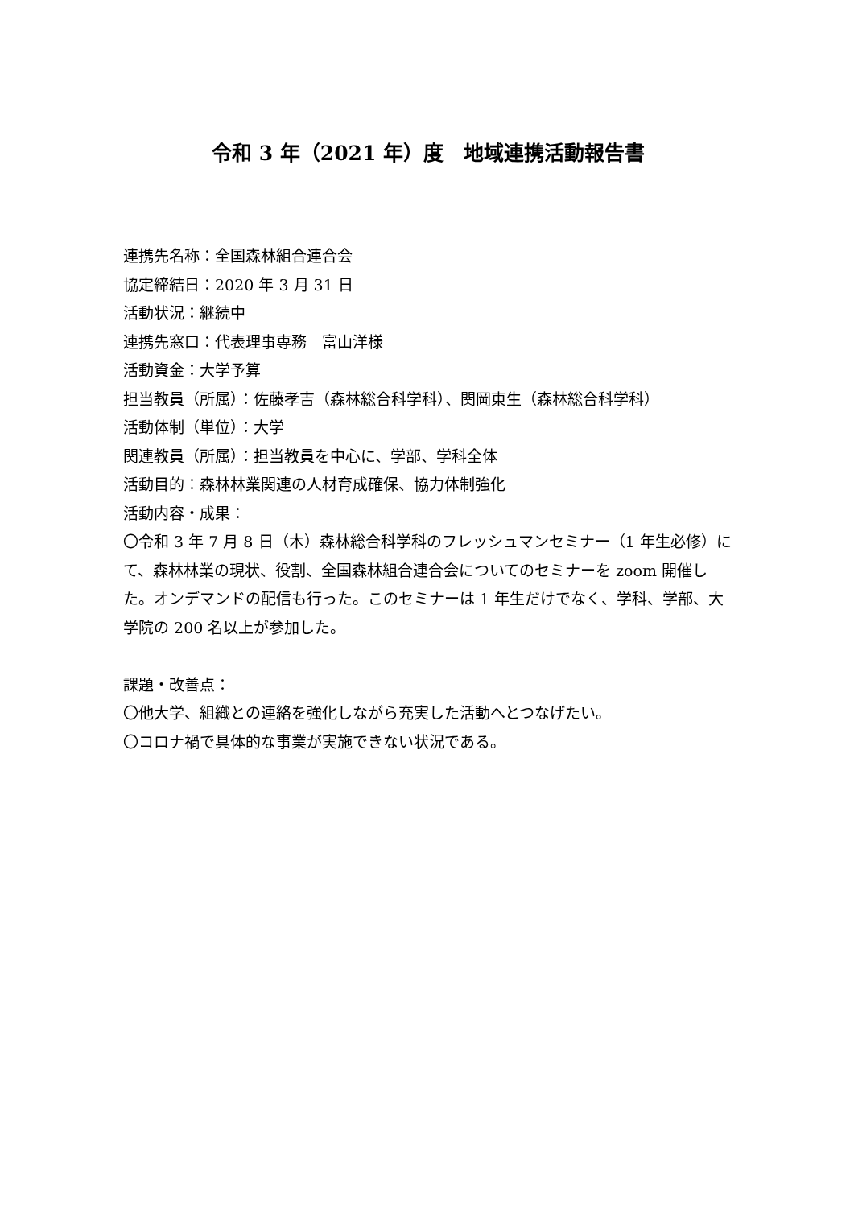令和 3 年（2021 年）度　地域連携活動報告書
連携先名称：全国森林組合連合会
協定締結日：2020 年 3 月 31 日
活動状況：継続中
連携先窓口：代表理事専務　富山洋様
活動資金：大学予算
担当教員（所属）：佐藤孝吉（森林総合科学科）、関岡東生（森林総合科学科）
活動体制（単位）：大学
関連教員（所属）：担当教員を中心に、学部、学科全体
活動目的：森林林業関連の人材育成確保、協力体制強化
活動内容・成果：
〇令和 3 年 7 月 8 日（木）森林総合科学科のフレッシュマンセミナー（1 年生必修）にて、森林林業の現状、役割、全国森林組合連合会についてのセミナーを zoom 開催した。オンデマンドの配信も行った。このセミナーは 1 年生だけでなく、学科、学部、大学院の 200 名以上が参加した。
課題・改善点：
〇他大学、組織との連絡を強化しながら充実した活動へとつなげたい。
〇コロナ禍で具体的な事業が実施できない状況である。